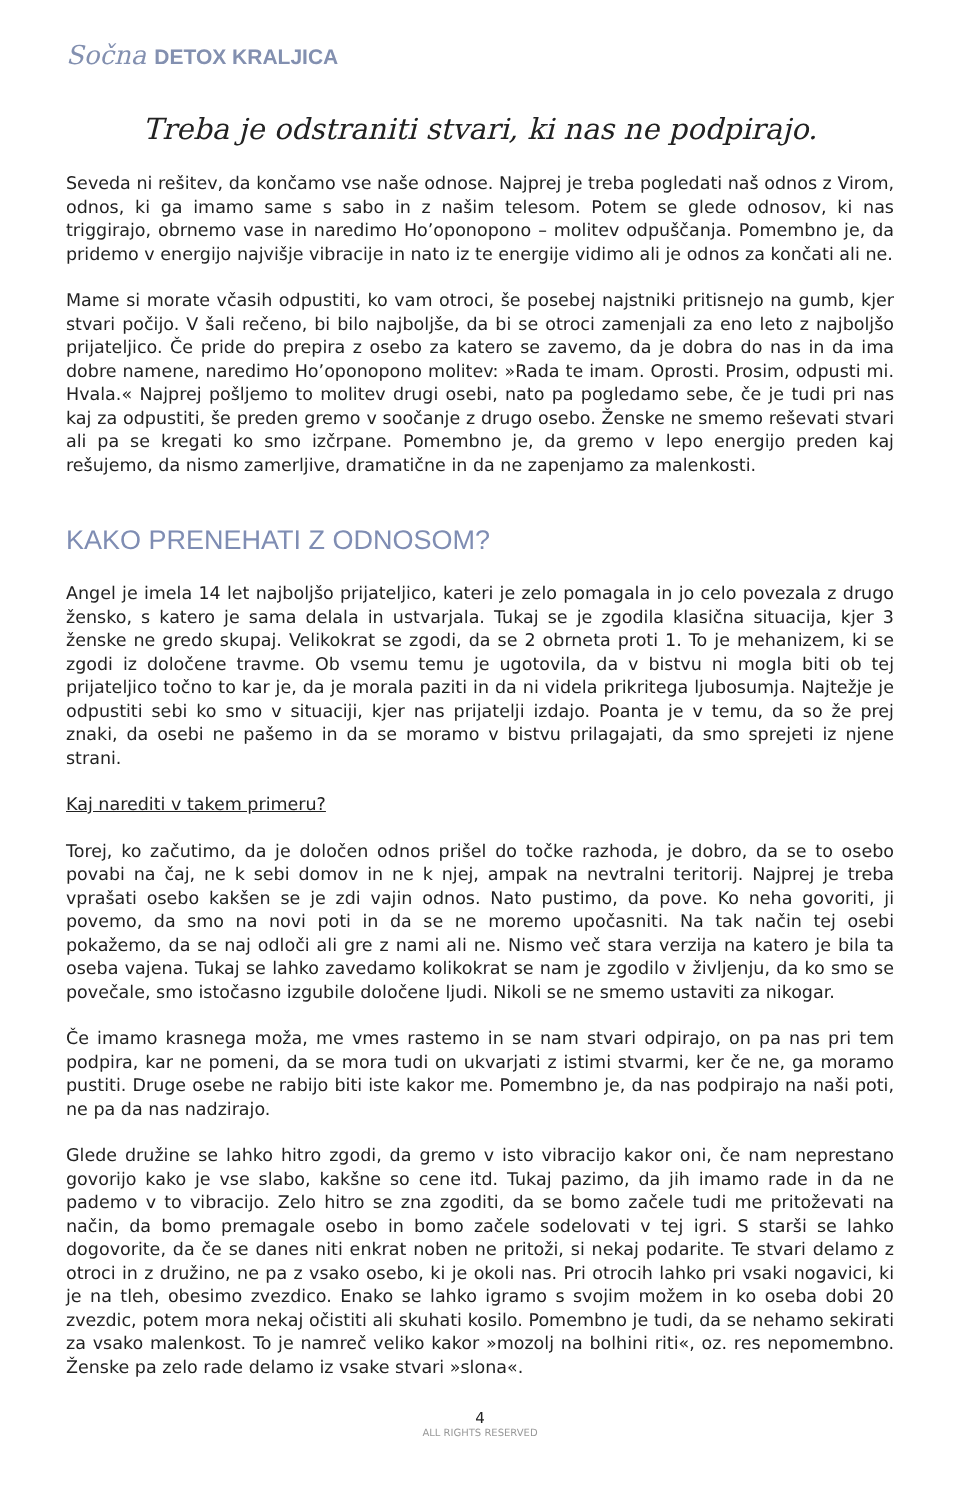Sočna DETOX KRALJICA
Treba je odstraniti stvari, ki nas ne podpirajo.
Seveda ni rešitev, da končamo vse naše odnose. Najprej je treba pogledati naš odnos z Virom, odnos, ki ga imamo same s sabo in z našim telesom. Potem se glede odnosov, ki nas triggirajo, obrnemo vase in naredimo Ho’oponopono – molitev odpuščanja. Pomembno je, da pridemo v energijo najvišje vibracije in nato iz te energije vidimo ali je odnos za končati ali ne.
Mame si morate včasih odpustiti, ko vam otroci, še posebej najstniki pritisnejo na gumb, kjer stvari počijo. V šali rečeno, bi bilo najboljše, da bi se otroci zamenjali za eno leto z najboljšo prijateljico. Če pride do prepira z osebo za katero se zavemo, da je dobra do nas in da ima dobre namene, naredimo Ho’oponopono molitev: »Rada te imam. Oprosti. Prosim, odpusti mi. Hvala.« Najprej pošljemo to molitev drugi osebi, nato pa pogledamo sebe, če je tudi pri nas kaj za odpustiti, še preden gremo v soočanje z drugo osebo. Ženske ne smemo reševati stvari ali pa se kregati ko smo izčrpane. Pomembno je, da gremo v lepo energijo preden kaj rešujemo, da nismo zamerljive, dramatične in da ne zapenjamo za malenkosti.
KAKO PRENEHATI Z ODNOSOM?
Angel je imela 14 let najboljšo prijateljico, kateri je zelo pomagala in jo celo povezala z drugo žensko, s katero je sama delala in ustvarjala. Tukaj se je zgodila klasična situacija, kjer 3 ženske ne gredo skupaj. Velikokrat se zgodi, da se 2 obrneta proti 1. To je mehanizem, ki se zgodi iz določene travme. Ob vsemu temu je ugotovila, da v bistvu ni mogla biti ob tej prijateljico točno to kar je, da je morala paziti in da ni videla prikritega ljubosumja. Najtežje je odpustiti sebi ko smo v situaciji, kjer nas prijatelji izdajo. Poanta je v temu, da so že prej znaki, da osebi ne pašemo in da se moramo v bistvu prilagajati, da smo sprejeti iz njene strani.
Kaj narediti v takem primeru?
Torej, ko začutimo, da je določen odnos prišel do točke razhoda, je dobro, da se to osebo povabi na čaj, ne k sebi domov in ne k njej, ampak na nevtralni teritorij. Najprej je treba vprašati osebo kakšen se je zdi vajin odnos. Nato pustimo, da pove. Ko neha govoriti, ji povemo, da smo na novi poti in da se ne moremo upočasniti. Na tak način tej osebi pokažemo, da se naj odloči ali gre z nami ali ne. Nismo več stara verzija na katero je bila ta oseba vajena. Tukaj se lahko zavedamo kolikokrat se nam je zgodilo v življenju, da ko smo se povečale, smo istočasno izgubile določene ljudi. Nikoli se ne smemo ustaviti za nikogar.
Če imamo krasnega moža, me vmes rastemo in se nam stvari odpirajo, on pa nas pri tem podpira, kar ne pomeni, da se mora tudi on ukvarjati z istimi stvarmi, ker če ne, ga moramo pustiti. Druge osebe ne rabijo biti iste kakor me. Pomembno je, da nas podpirajo na naši poti, ne pa da nas nadzirajo.
Glede družine se lahko hitro zgodi, da gremo v isto vibracijo kakor oni, če nam neprestano govorijo kako je vse slabo, kakšne so cene itd. Tukaj pazimo, da jih imamo rade in da ne pademo v to vibracijo. Zelo hitro se zna zgoditi, da se bomo začele tudi me pritoževati na način, da bomo premagale osebo in bomo začele sodelovati v tej igri. S starši se lahko dogovorite, da če se danes niti enkrat noben ne pritoži, si nekaj podarite. Te stvari delamo z otroci in z družino, ne pa z vsako osebo, ki je okoli nas. Pri otrocih lahko pri vsaki nogavici, ki je na tleh, obesimo zvezdico. Enako se lahko igramo s svojim možem in ko oseba dobi 20 zvezdic, potem mora nekaj očistiti ali skuhati kosilo. Pomembno je tudi, da se nehamo sekirati za vsako malenkost. To je namreč veliko kakor »mozolj na bolhini riti«, oz. res nepomembno. Ženske pa zelo rade delamo iz vsake stvari »slona«.
4
ALL RIGHTS RESERVED